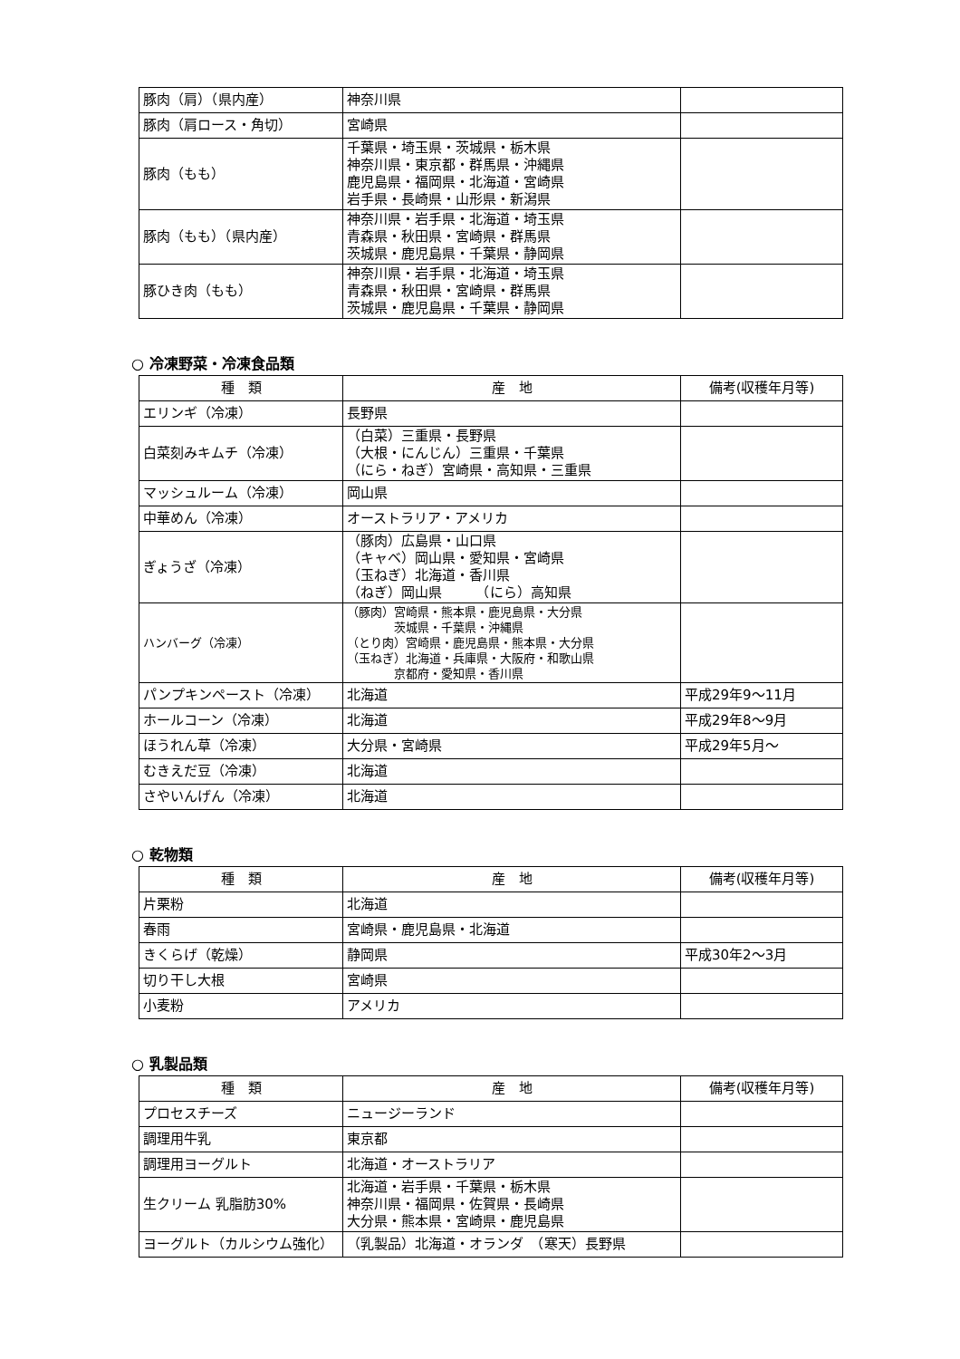| 豚肉（肩）（県内産） | 神奈川県 | |
| 豚肉（肩ロース・角切） | 宮崎県 | |
| 豚肉（もも） | 千葉県・埼玉県・茨城県・栃木県 神奈川県・東京都・群馬県・沖縄県 鹿児島県・福岡県・北海道・宮崎県 岩手県・長崎県・山形県・新潟県 | |
| 豚肉（もも）（県内産） | 神奈川県・岩手県・北海道・埼玉県 青森県・秋田県・宮崎県・群馬県 茨城県・鹿児島県・千葉県・静岡県 | |
| 豚ひき肉（もも） | 神奈川県・岩手県・北海道・埼玉県 青森県・秋田県・宮崎県・群馬県 茨城県・鹿児島県・千葉県・静岡県 | |
○ 冷凍野菜・冷凍食品類
| 種 類 | 産 地 | 備考(収穫年月等) |
| --- | --- | --- |
| エリンギ（冷凍） | 長野県 | |
| 白菜刻みキムチ（冷凍） | （白菜）三重県・長野県 （大根・にんじん）三重県・千葉県 （にら・ねぎ）宮崎県・高知県・三重県 | |
| マッシュルーム（冷凍） | 岡山県 | |
| 中華めん（冷凍） | オーストラリア・アメリカ | |
| ぎょうざ（冷凍） | （豚肉）広島県・山口県 （キャベ）岡山県・愛知県・宮崎県 （玉ねぎ）北海道・香川県 （ねぎ）岡山県 （にら）高知県 | |
| ハンバーグ（冷凍） | （豚肉）宮崎県・熊本県・鹿児島県・大分県 茨城県・千葉県・沖縄県 （とり肉）宮崎県・鹿児島県・熊本県・大分県 （玉ねぎ）北海道・兵庫県・大阪府・和歌山県 京都府・愛知県・香川県 | |
| パンプキンペースト（冷凍） | 北海道 | 平成29年9～11月 |
| ホールコーン（冷凍） | 北海道 | 平成29年8～9月 |
| ほうれん草（冷凍） | 大分県・宮崎県 | 平成29年5月～ |
| むきえだ豆（冷凍） | 北海道 | |
| さやいんげん（冷凍） | 北海道 | |
○ 乾物類
| 種 類 | 産 地 | 備考(収穫年月等) |
| --- | --- | --- |
| 片栗粉 | 北海道 | |
| 春雨 | 宮崎県・鹿児島県・北海道 | |
| きくらげ（乾燥） | 静岡県 | 平成30年2～3月 |
| 切り干し大根 | 宮崎県 | |
| 小麦粉 | アメリカ | |
○ 乳製品類
| 種 類 | 産 地 | 備考(収穫年月等) |
| --- | --- | --- |
| プロセスチーズ | ニュージーランド | |
| 調理用牛乳 | 東京都 | |
| 調理用ヨーグルト | 北海道・オーストラリア | |
| 生クリーム 乳脂肪30% | 北海道・岩手県・千葉県・栃木県 神奈川県・福岡県・佐賀県・長崎県 大分県・熊本県・宮崎県・鹿児島県 | |
| ヨーグルト（カルシウム強化） | （乳製品）北海道・オランダ （寒天）長野県 | |